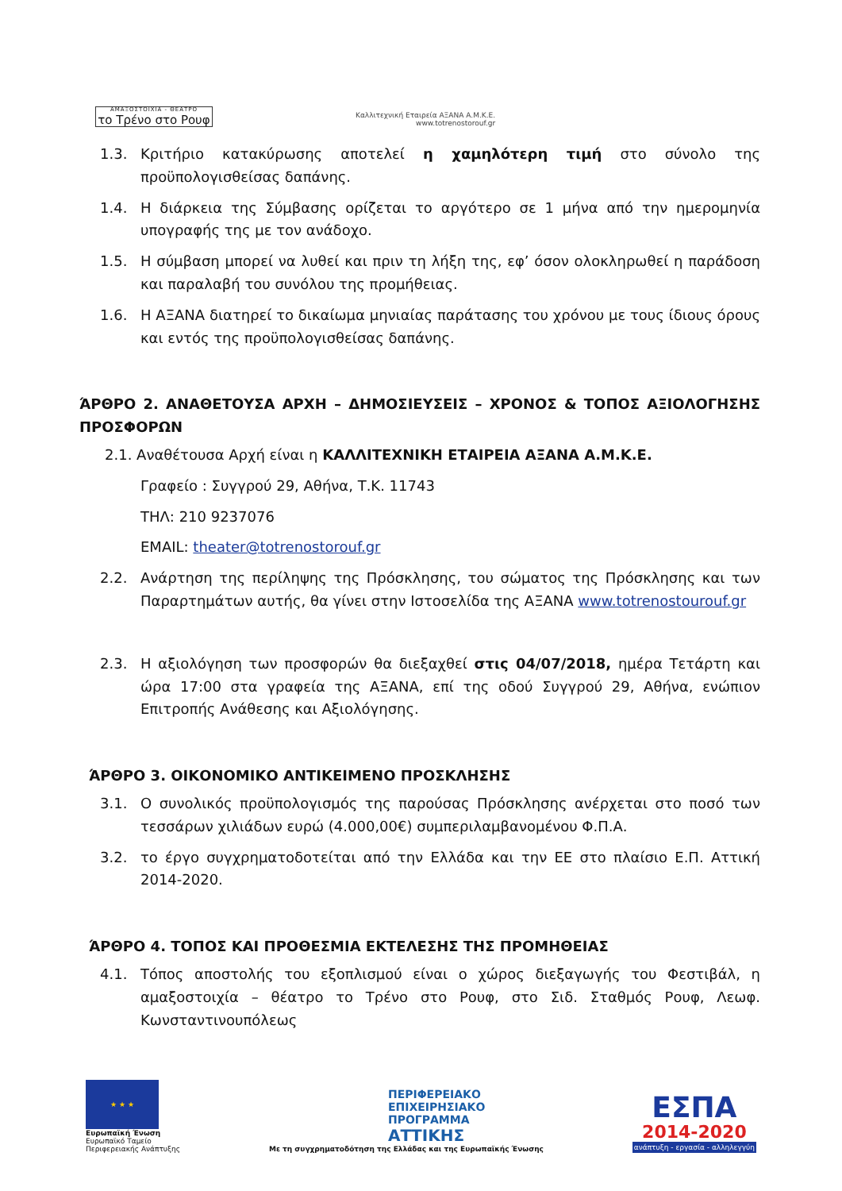ΑΜΑΞΟΣΤΟΙΧΙΑ - ΘΕΑΤΡΟ
το Τρένο στο Ρουφ
Καλλιτεχνική Εταιρεία ΑΞΑΝΑ Α.Μ.Κ.Ε.
www.totrenostorouf.gr
1.3. Κριτήριο κατακύρωσης αποτελεί η χαμηλότερη τιμή στο σύνολο της προϋπολογισθείσας δαπάνης.
1.4. Η διάρκεια της Σύμβασης ορίζεται το αργότερο σε 1 μήνα από την ημερομηνία υπογραφής της με τον ανάδοχο.
1.5. Η σύμβαση μπορεί να λυθεί και πριν τη λήξη της, εφ’ όσον ολοκληρωθεί η παράδοση και παραλαβή του συνόλου της προμήθειας.
1.6. Η ΑΞΑΝΑ διατηρεί το δικαίωμα μηνιαίας παράτασης του χρόνου με τους ίδιους όρους και εντός της προϋπολογισθείσας δαπάνης.
ΆΡΘΡΟ 2. ΑΝΑΘΕΤΟΥΣΑ ΑΡΧΗ – ΔΗΜΟΣΙΕΥΣΕΙΣ – ΧΡΟΝΟΣ & ΤΟΠΟΣ ΑΞΙΟΛΟΓΗΣΗΣ ΠΡΟΣΦΟΡΩΝ
2.1. Αναθέτουσα Αρχή είναι η ΚΑΛΛΙΤΕΧΝΙΚΗ ΕΤΑΙΡΕΙΑ ΑΞΑΝΑ Α.Μ.Κ.Ε.
Γραφείο : Συγγρού 29, Αθήνα, Τ.Κ. 11743
ΤΗΛ: 210 9237076
EMAIL: theater@totrenostorouf.gr
2.2. Ανάρτηση της περίληψης της Πρόσκλησης, του σώματος της Πρόσκλησης και των Παραρτημάτων αυτής, θα γίνει στην Ιστοσελίδα της ΑΞΑΝΑ www.totrenostourouf.gr
2.3. Η αξιολόγηση των προσφορών θα διεξαχθεί στις 04/07/2018, ημέρα Τετάρτη και ώρα 17:00 στα γραφεία της ΑΞΑΝΑ, επί της οδού Συγγρού 29, Αθήνα, ενώπιον Επιτροπής Ανάθεσης και Αξιολόγησης.
ΆΡΘΡΟ 3. ΟΙΚΟΝΟΜΙΚΟ ΑΝΤΙΚΕΙΜΕΝΟ ΠΡΟΣΚΛΗΣΗΣ
3.1. Ο συνολικός προϋπολογισμός της παρούσας Πρόσκλησης ανέρχεται στο ποσό των τεσσάρων χιλιάδων ευρώ (4.000,00€) συμπεριλαμβανομένου Φ.Π.Α.
3.2. το έργο συγχρηματοδοτείται από την Ελλάδα και την ΕΕ στο πλαίσιο Ε.Π. Αττική 2014-2020.
ΆΡΘΡΟ 4. ΤΟΠΟΣ ΚΑΙ ΠΡΟΘΕΣΜΙΑ ΕΚΤΕΛΕΣΗΣ ΤΗΣ ΠΡΟΜΗΘΕΙΑΣ
4.1. Τόπος αποστολής του εξοπλισμού είναι ο χώρος διεξαγωγής του Φεστιβάλ, η αμαξοστοιχία – θέατρο το Τρένο στο Ρουφ, στο Σιδ. Σταθμός Ρουφ, Λεωφ. Κωνσταντινουπόλεως
★ ★ ★
Ευρωπαϊκή Ένωση
Ευρωπαϊκό Ταμείο
Περιφερειακής Ανάπτυξης
ΠΕΡΙΦΕΡΕΙΑΚΟ
ΕΠΙΧΕΙΡΗΣΙΑΚΟ
ΠΡΟΓΡΑΜΜΑ
ΑΤΤΙΚΗΣ
Με τη συγχρηματοδότηση της Ελλάδας και της Ευρωπαϊκής Ένωσης
ΕΣΠΑ
2014-2020
ανάπτυξη - εργασία - αλληλεγγύη